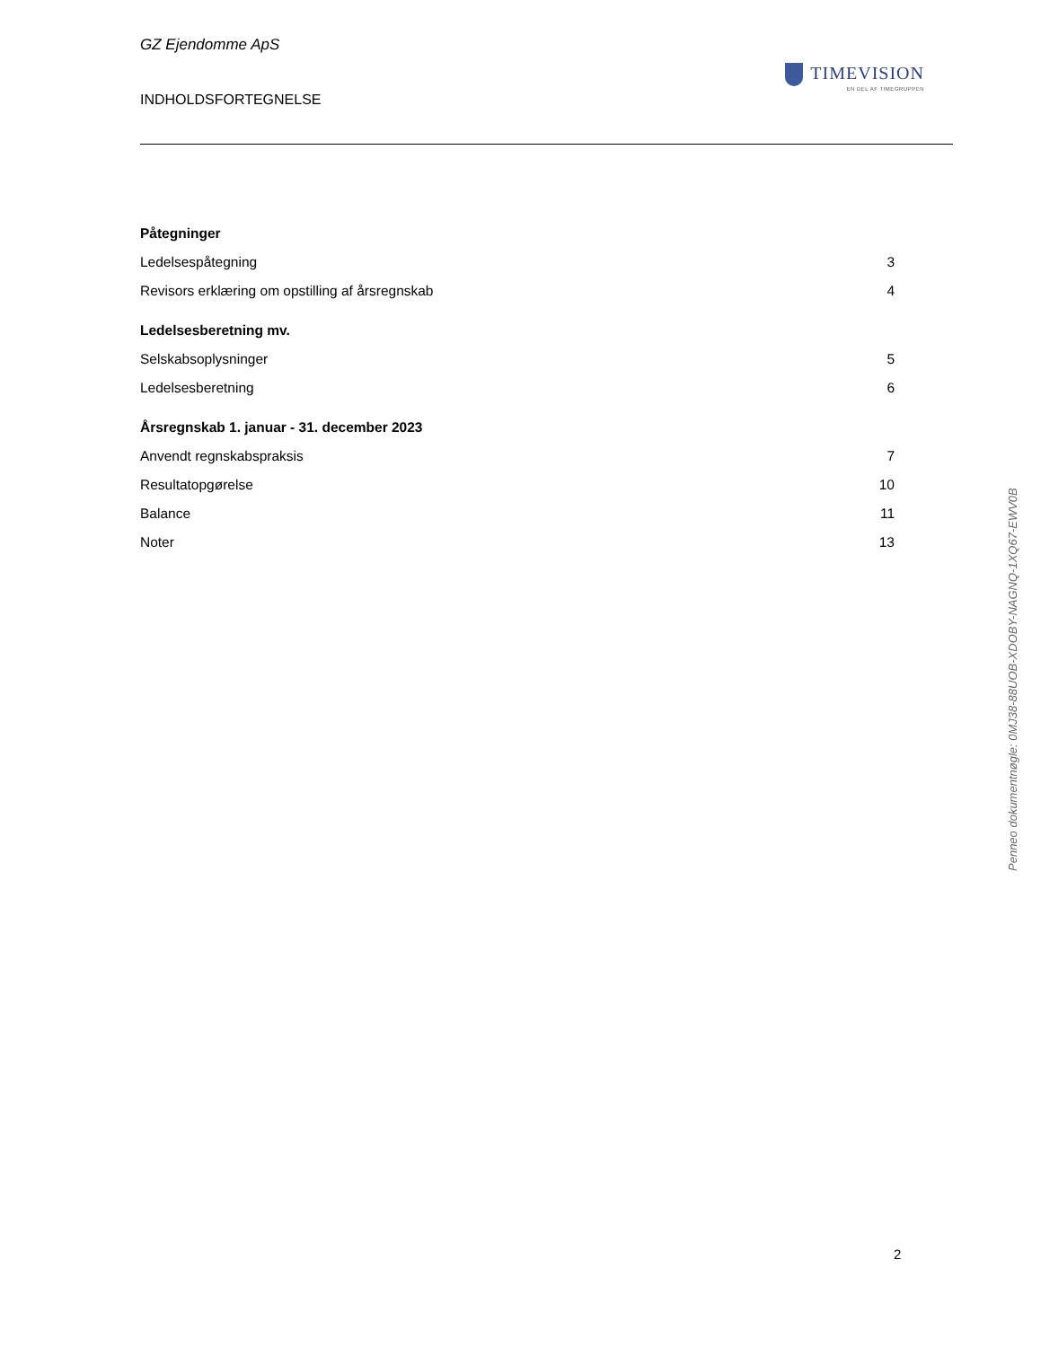GZ Ejendomme ApS
INDHOLDSFORTEGNELSE
TIMEVISION
EN DEL AF TIMEGRUPPEN
Påtegninger
Ledelsespåtegning 3
Revisors erklæring om opstilling af årsregnskab 4
Ledelsesberetning mv.
Selskabsoplysninger 5
Ledelsesberetning 6
Årsregnskab 1. januar - 31. december 2023
Anvendt regnskabspraksis 7
Resultatopgørelse 10
Balance 11
Noter 13
Penneo dokumentnøgle: 0MJ38-88UOB-XDOBY-NAGNQ-1XQ67-EWV0B
2